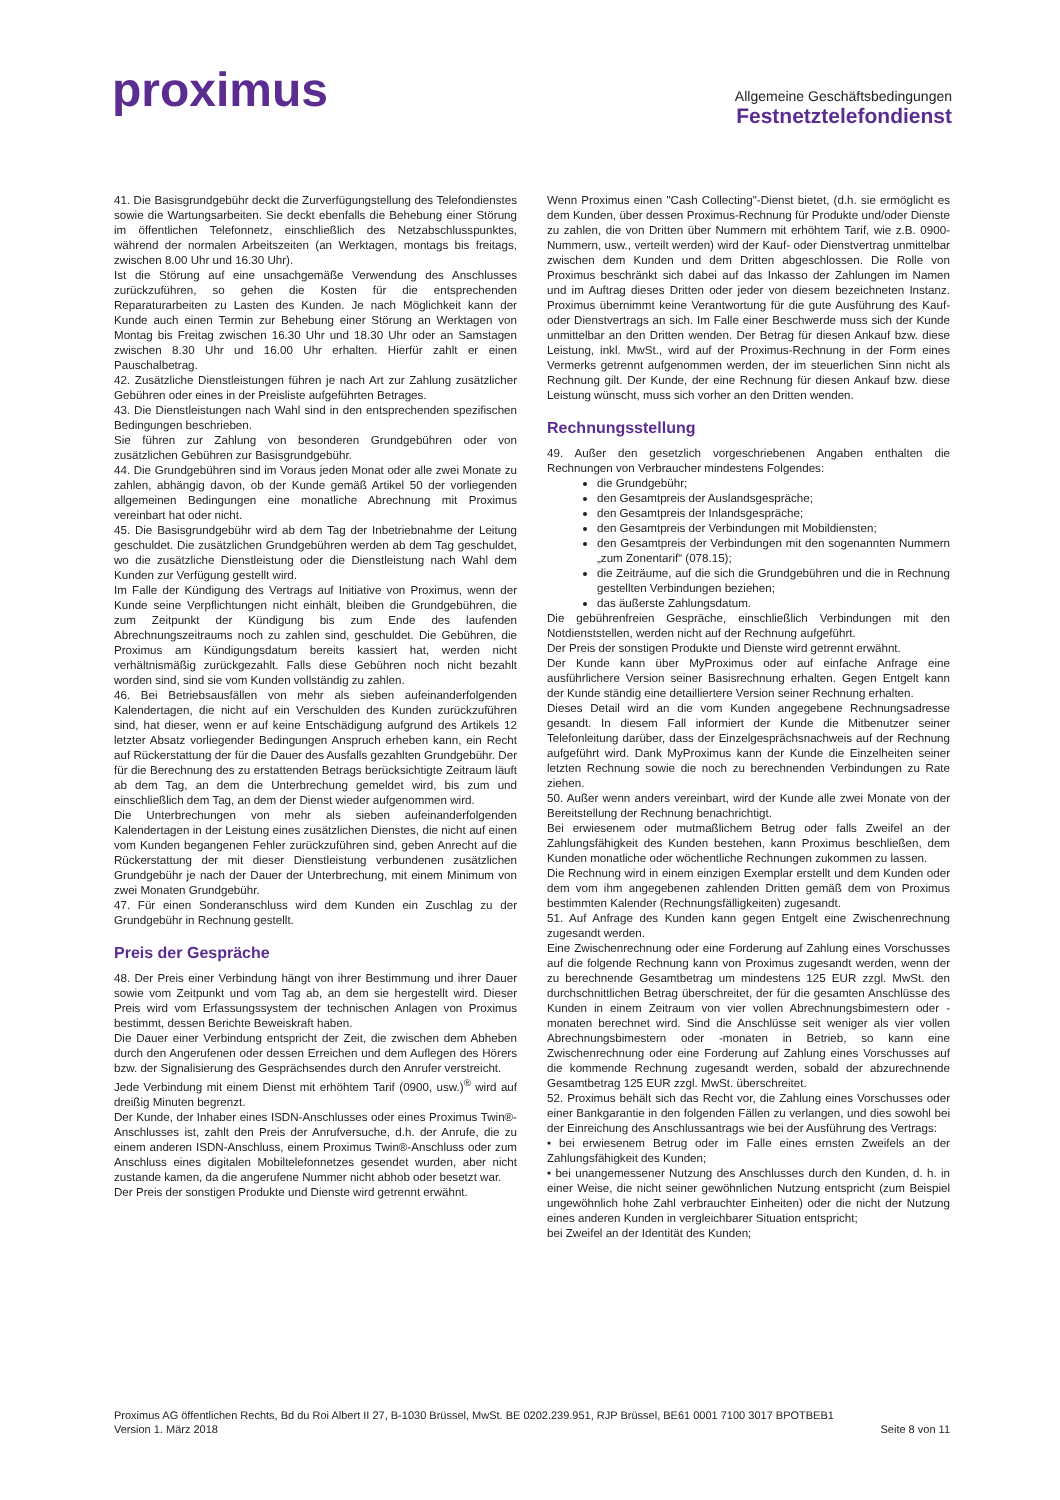proximus
Allgemeine Geschäftsbedingungen
Festnetztelefondienst
41. Die Basisgrundgebühr deckt die Zurverfügungstellung des Telefondienstes sowie die Wartungsarbeiten. Sie deckt ebenfalls die Behebung einer Störung im öffentlichen Telefonnetz, einschließlich des Netzabschlusspunktes, während der normalen Arbeitszeiten (an Werktagen, montags bis freitags, zwischen 8.00 Uhr und 16.30 Uhr).
Ist die Störung auf eine unsachgemäße Verwendung des Anschlusses zurückzuführen, so gehen die Kosten für die entsprechenden Reparaturarbeiten zu Lasten des Kunden. Je nach Möglichkeit kann der Kunde auch einen Termin zur Behebung einer Störung an Werktagen von Montag bis Freitag zwischen 16.30 Uhr und 18.30 Uhr oder an Samstagen zwischen 8.30 Uhr und 16.00 Uhr erhalten. Hierfür zahlt er einen Pauschalbetrag.
42. Zusätzliche Dienstleistungen führen je nach Art zur Zahlung zusätzlicher Gebühren oder eines in der Preisliste aufgeführten Betrages.
43. Die Dienstleistungen nach Wahl sind in den entsprechenden spezifischen Bedingungen beschrieben.
Sie führen zur Zahlung von besonderen Grundgebühren oder von zusätzlichen Gebühren zur Basisgrundgebühr.
44. Die Grundgebühren sind im Voraus jeden Monat oder alle zwei Monate zu zahlen, abhängig davon, ob der Kunde gemäß Artikel 50 der vorliegenden allgemeinen Bedingungen eine monatliche Abrechnung mit Proximus vereinbart hat oder nicht.
45. Die Basisgrundgebühr wird ab dem Tag der Inbetriebnahme der Leitung geschuldet. Die zusätzlichen Grundgebühren werden ab dem Tag geschuldet, wo die zusätzliche Dienstleistung oder die Dienstleistung nach Wahl dem Kunden zur Verfügung gestellt wird.
Im Falle der Kündigung des Vertrags auf Initiative von Proximus, wenn der Kunde seine Verpflichtungen nicht einhält, bleiben die Grundgebühren, die zum Zeitpunkt der Kündigung bis zum Ende des laufenden Abrechnungszeitraums noch zu zahlen sind, geschuldet. Die Gebühren, die Proximus am Kündigungsdatum bereits kassiert hat, werden nicht verhältnismäßig zurückgezahlt. Falls diese Gebühren noch nicht bezahlt worden sind, sind sie vom Kunden vollständig zu zahlen.
46. Bei Betriebsausfällen von mehr als sieben aufeinanderfolgenden Kalendertagen, die nicht auf ein Verschulden des Kunden zurückzuführen sind, hat dieser, wenn er auf keine Entschädigung aufgrund des Artikels 12 letzter Absatz vorliegender Bedingungen Anspruch erheben kann, ein Recht auf Rückerstattung der für die Dauer des Ausfalls gezahlten Grundgebühr. Der für die Berechnung des zu erstattenden Betrags berücksichtigte Zeitraum läuft ab dem Tag, an dem die Unterbrechung gemeldet wird, bis zum und einschließlich dem Tag, an dem der Dienst wieder aufgenommen wird.
Die Unterbrechungen von mehr als sieben aufeinanderfolgenden Kalendertagen in der Leistung eines zusätzlichen Dienstes, die nicht auf einen vom Kunden begangenen Fehler zurückzuführen sind, geben Anrecht auf die Rückerstattung der mit dieser Dienstleistung verbundenen zusätzlichen Grundgebühr je nach der Dauer der Unterbrechung, mit einem Minimum von zwei Monaten Grundgebühr.
47. Für einen Sonderanschluss wird dem Kunden ein Zuschlag zu der Grundgebühr in Rechnung gestellt.
Preis der Gespräche
48. Der Preis einer Verbindung hängt von ihrer Bestimmung und ihrer Dauer sowie vom Zeitpunkt und vom Tag ab, an dem sie hergestellt wird. Dieser Preis wird vom Erfassungssystem der technischen Anlagen von Proximus bestimmt, dessen Berichte Beweiskraft haben.
Die Dauer einer Verbindung entspricht der Zeit, die zwischen dem Abheben durch den Angerufenen oder dessen Erreichen und dem Auflegen des Hörers bzw. der Signalisierung des Gesprächsendes durch den Anrufer verstreicht.
Jede Verbindung mit einem Dienst mit erhöhtem Tarif (0900, usw.)<sup>®</sup> wird auf dreißig Minuten begrenzt.
Der Kunde, der Inhaber eines ISDN-Anschlusses oder eines Proximus Twin®-Anschlusses ist, zahlt den Preis der Anrufversuche, d.h. der Anrufe, die zu einem anderen ISDN-Anschluss, einem Proximus Twin®-Anschluss oder zum Anschluss eines digitalen Mobiltelefonnetzes gesendet wurden, aber nicht zustande kamen, da die angerufene Nummer nicht abhob oder besetzt war.
Der Preis der sonstigen Produkte und Dienste wird getrennt erwähnt.
Wenn Proximus einen "Cash Collecting"-Dienst bietet, (d.h. sie ermöglicht es dem Kunden, über dessen Proximus-Rechnung für Produkte und/oder Dienste zu zahlen, die von Dritten über Nummern mit erhöhtem Tarif, wie z.B. 0900-Nummern, usw., verteilt werden) wird der Kauf- oder Dienstvertrag unmittelbar zwischen dem Kunden und dem Dritten abgeschlossen. Die Rolle von Proximus beschränkt sich dabei auf das Inkasso der Zahlungen im Namen und im Auftrag dieses Dritten oder jeder von diesem bezeichneten Instanz. Proximus übernimmt keine Verantwortung für die gute Ausführung des Kauf- oder Dienstvertrags an sich. Im Falle einer Beschwerde muss sich der Kunde unmittelbar an den Dritten wenden. Der Betrag für diesen Ankauf bzw. diese Leistung, inkl. MwSt., wird auf der Proximus-Rechnung in der Form eines Vermerks getrennt aufgenommen werden, der im steuerlichen Sinn nicht als Rechnung gilt. Der Kunde, der eine Rechnung für diesen Ankauf bzw. diese Leistung wünscht, muss sich vorher an den Dritten wenden.
Rechnungsstellung
49. Außer den gesetzlich vorgeschriebenen Angaben enthalten die Rechnungen von Verbraucher mindestens Folgendes:
die Grundgebühr;
den Gesamtpreis der Auslandsgespräche;
den Gesamtpreis der Inlandsgespräche;
den Gesamtpreis der Verbindungen mit Mobildiensten;
den Gesamtpreis der Verbindungen mit den sogenannten Nummern „zum Zonentarif“ (078.15);
die Zeiträume, auf die sich die Grundgebühren und die in Rechnung gestellten Verbindungen beziehen;
das äußerste Zahlungsdatum.
Die gebührenfreien Gespräche, einschließlich Verbindungen mit den Notdienststellen, werden nicht auf der Rechnung aufgeführt.
Der Preis der sonstigen Produkte und Dienste wird getrennt erwähnt.
Der Kunde kann über MyProximus oder auf einfache Anfrage eine ausführlichere Version seiner Basisrechnung erhalten. Gegen Entgelt kann der Kunde ständig eine detailliertere Version seiner Rechnung erhalten.
Dieses Detail wird an die vom Kunden angegebene Rechnungsadresse gesandt. In diesem Fall informiert der Kunde die Mitbenutzer seiner Telefonleitung darüber, dass der Einzelgesprächsnachweis auf der Rechnung aufgeführt wird. Dank MyProximus kann der Kunde die Einzelheiten seiner letzten Rechnung sowie die noch zu berechnenden Verbindungen zu Rate ziehen.
50. Außer wenn anders vereinbart, wird der Kunde alle zwei Monate von der Bereitstellung der Rechnung benachrichtigt.
Bei erwiesenem oder mutmaßlichem Betrug oder falls Zweifel an der Zahlungsfähigkeit des Kunden bestehen, kann Proximus beschließen, dem Kunden monatliche oder wöchentliche Rechnungen zukommen zu lassen.
Die Rechnung wird in einem einzigen Exemplar erstellt und dem Kunden oder dem vom ihm angegebenen zahlenden Dritten gemäß dem von Proximus bestimmten Kalender (Rechnungsfälligkeiten) zugesandt.
51. Auf Anfrage des Kunden kann gegen Entgelt eine Zwischenrechnung zugesandt werden.
Eine Zwischenrechnung oder eine Forderung auf Zahlung eines Vorschusses auf die folgende Rechnung kann von Proximus zugesandt werden, wenn der zu berechnende Gesamtbetrag um mindestens 125 EUR zzgl. MwSt. den durchschnittlichen Betrag überschreitet, der für die gesamten Anschlüsse des Kunden in einem Zeitraum von vier vollen Abrechnungsbimestern oder -monaten berechnet wird. Sind die Anschlüsse seit weniger als vier vollen Abrechnungsbimestern oder -monaten in Betrieb, so kann eine Zwischenrechnung oder eine Forderung auf Zahlung eines Vorschusses auf die kommende Rechnung zugesandt werden, sobald der abzurechnende Gesamtbetrag 125 EUR zzgl. MwSt. überschreitet.
52. Proximus behält sich das Recht vor, die Zahlung eines Vorschusses oder einer Bankgarantie in den folgenden Fällen zu verlangen, und dies sowohl bei der Einreichung des Anschlussantrags wie bei der Ausführung des Vertrags:
• bei erwiesenem Betrug oder im Falle eines ernsten Zweifels an der Zahlungsfähigkeit des Kunden;
• bei unangemessener Nutzung des Anschlusses durch den Kunden, d. h. in einer Weise, die nicht seiner gewöhnlichen Nutzung entspricht (zum Beispiel ungewöhnlich hohe Zahl verbrauchter Einheiten) oder die nicht der Nutzung eines anderen Kunden in vergleichbarer Situation entspricht;
bei Zweifel an der Identität des Kunden;
Proximus AG öffentlichen Rechts, Bd du Roi Albert II 27, B-1030 Brüssel, MwSt. BE 0202.239.951, RJP Brüssel, BE61 0001 7100 3017 BPOTBEB1
Version 1. März 2018 Seite 8 von 11